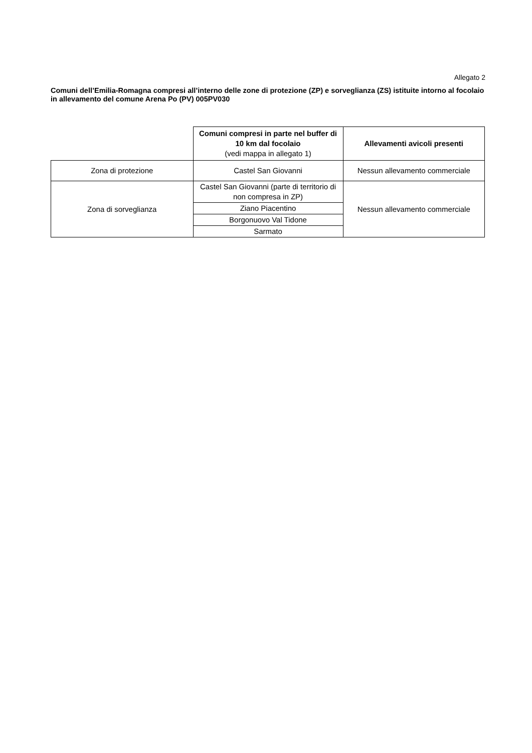Allegato 2
Comuni dell’Emilia-Romagna compresi all’interno delle zone di protezione (ZP) e sorveglianza (ZS) istituite intorno al focolaio in allevamento del comune Arena Po (PV) 005PV030
| | Comuni compresi in parte nel buffer di 10 km dal focolaio (vedi mappa in allegato 1) | Allevamenti avicoli presenti |
| Zona di protezione | Castel San Giovanni | Nessun allevamento commerciale |
| Zona di sorveglianza | Castel San Giovanni (parte di territorio di non compresa in ZP) | Nessun allevamento commerciale |
| | Ziano Piacentino | |
| | Borgonuovo Val Tidone | |
| | Sarmato | |